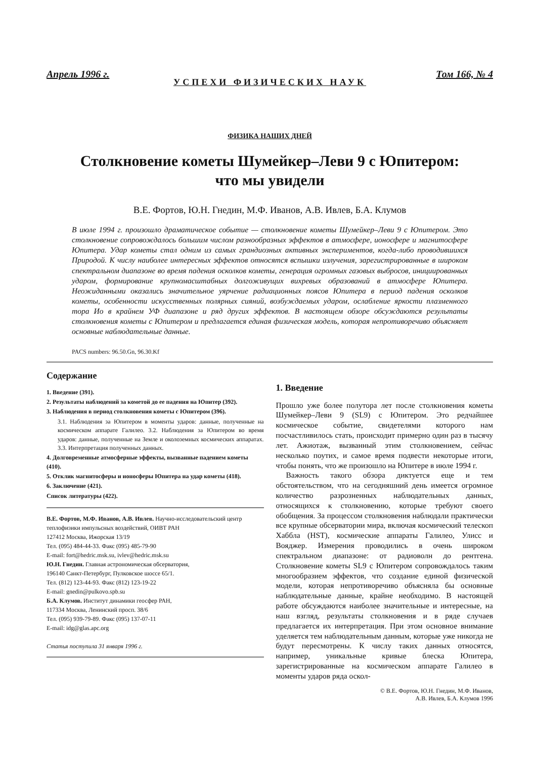Апрель 1996 г. Том 166, № 4
УСПЕХИ ФИЗИЧЕСКИХ НАУК
ФИЗИКА НАШИХ ДНЕЙ
Столкновение кометы Шумейкер–Леви 9 с Юпитером:
что мы увидели
В.Е. Фортов, Ю.Н. Гнедин, М.Ф. Иванов, А.В. Ивлев, Б.А. Клумов
В июле 1994 г. произошло драматическое событие — столкновение кометы Шумейкер–Леви 9 с Юпитером. Это столкновение сопровождалось большим числом разнообразных эффектов в атмосфере, ионосфере и магнитосфере Юпитера. Удар кометы стал одним из самых грандиозных активных экспериментов, когда-либо проводившихся Природой. К числу наиболее интересных эффектов относятся вспышки излучения, зарегистрированные в широком спектральном диапазоне во время падения осколков кометы, генерация огромных газовых выбросов, инициированных ударом, формирование крупномасштабных долгоживущих вихревых образований в атмосфере Юпитера. Неожиданными оказались значительное уярчение радиационных поясов Юпитера в период падения осколков кометы, особенности искусственных полярных сияний, возбуждаемых ударом, ослабление яркости плазменного тора Ио в крайнем УФ диапазоне и ряд других эффектов. В настоящем обзоре обсуждаются результаты столкновения кометы с Юпитером и предлагается единая физическая модель, которая непротиворечиво объясняет основные наблюдательные данные.
PACS numbers: 96.50.Gn, 96.30.Kf
Содержание
1. Введение (391).
2. Результаты наблюдений за кометой до ее падения на Юпитер (392).
3. Наблюдения в период столкновения кометы с Юпитером (396).
3.1. Наблюдения за Юпитером в моменты ударов: данные, полученные на космическом аппарате Галилео. 3.2. Наблюдения за Юпитером во время ударов: данные, полученные на Земле и околоземных космических аппаратах. 3.3. Интерпретация полученных данных.
4. Долговременные атмосферные эффекты, вызванные падением кометы (410).
5. Отклик магнитосферы и ионосферы Юпитера на удар кометы (418).
6. Заключение (421).
Список литературы (422).
В.Е. Фортов, М.Ф. Иванов, А.В. Ивлев. Научно-исследовательский центр теплофизики импульсных воздействий, ОИВТ РАН
127412 Москва, Ижорская 13/19
Тел. (095) 484-44-33. Факс (095) 485-79-90
E-mail: fort@hedric.msk.su, ivlev@hedric.msk.su
Ю.Н. Гнедин. Главная астрономическая обсерватория,
196140 Санкт-Петербург, Пулковское шоссе 65/1.
Тел. (812) 123-44-93. Факс (812) 123-19-22
E-mail: gnedin@pulkovo.spb.su
Б.А. Клумов. Институт динамики геосфер РАН,
117334 Москва, Ленинский просп. 38/6
Тел. (095) 939-79-89. Факс (095) 137-07-11
E-mail: idg@glas.apc.org
Статья поступила 31 января 1996 г.
1. Введение
Прошло уже более полутора лет после столкновения кометы Шумейкер–Леви 9 (SL9) с Юпитером. Это редчайшее космическое событие, свидетелями которого нам посчастливилось стать, происходит примерно один раз в тысячу лет. Ажиотаж, вызванный этим столкновением, сейчас несколько поутих, и самое время подвести некоторые итоги, чтобы понять, что же произошло на Юпитере в июле 1994 г.
Важность такого обзора диктуется еще и тем обстоятельством, что на сегодняшний день имеется огромное количество разрозненных наблюдательных данных, относящихся к столкновению, которые требуют своего обобщения. За процессом столкновения наблюдали практически все крупные обсерватории мира, включая космический телескоп Хаббла (HST), космические аппараты Галилео, Улисс и Вояджер. Измерения проводились в очень широком спектральном диапазоне: от радиоволн до рентгена. Столкновение кометы SL9 с Юпитером сопровождалось таким многообразием эффектов, что создание единой физической модели, которая непротиворечиво объясняла бы основные наблюдательные данные, крайне необходимо. В настоящей работе обсуждаются наиболее значительные и интересные, на наш взгляд, результаты столкновения и в ряде случаев предлагается их интерпретация. При этом основное внимание уделяется тем наблюдательным данным, которые уже никогда не будут пересмотрены. К числу таких данных относятся, например, уникальные кривые блеска Юпитера, зарегистрированные на космическом аппарате Галилео в моменты ударов ряда оскол-
© В.Е. Фортов, Ю.Н. Гнедин, М.Ф. Иванов,
А.В. Ивлев, Б.А. Клумов 1996